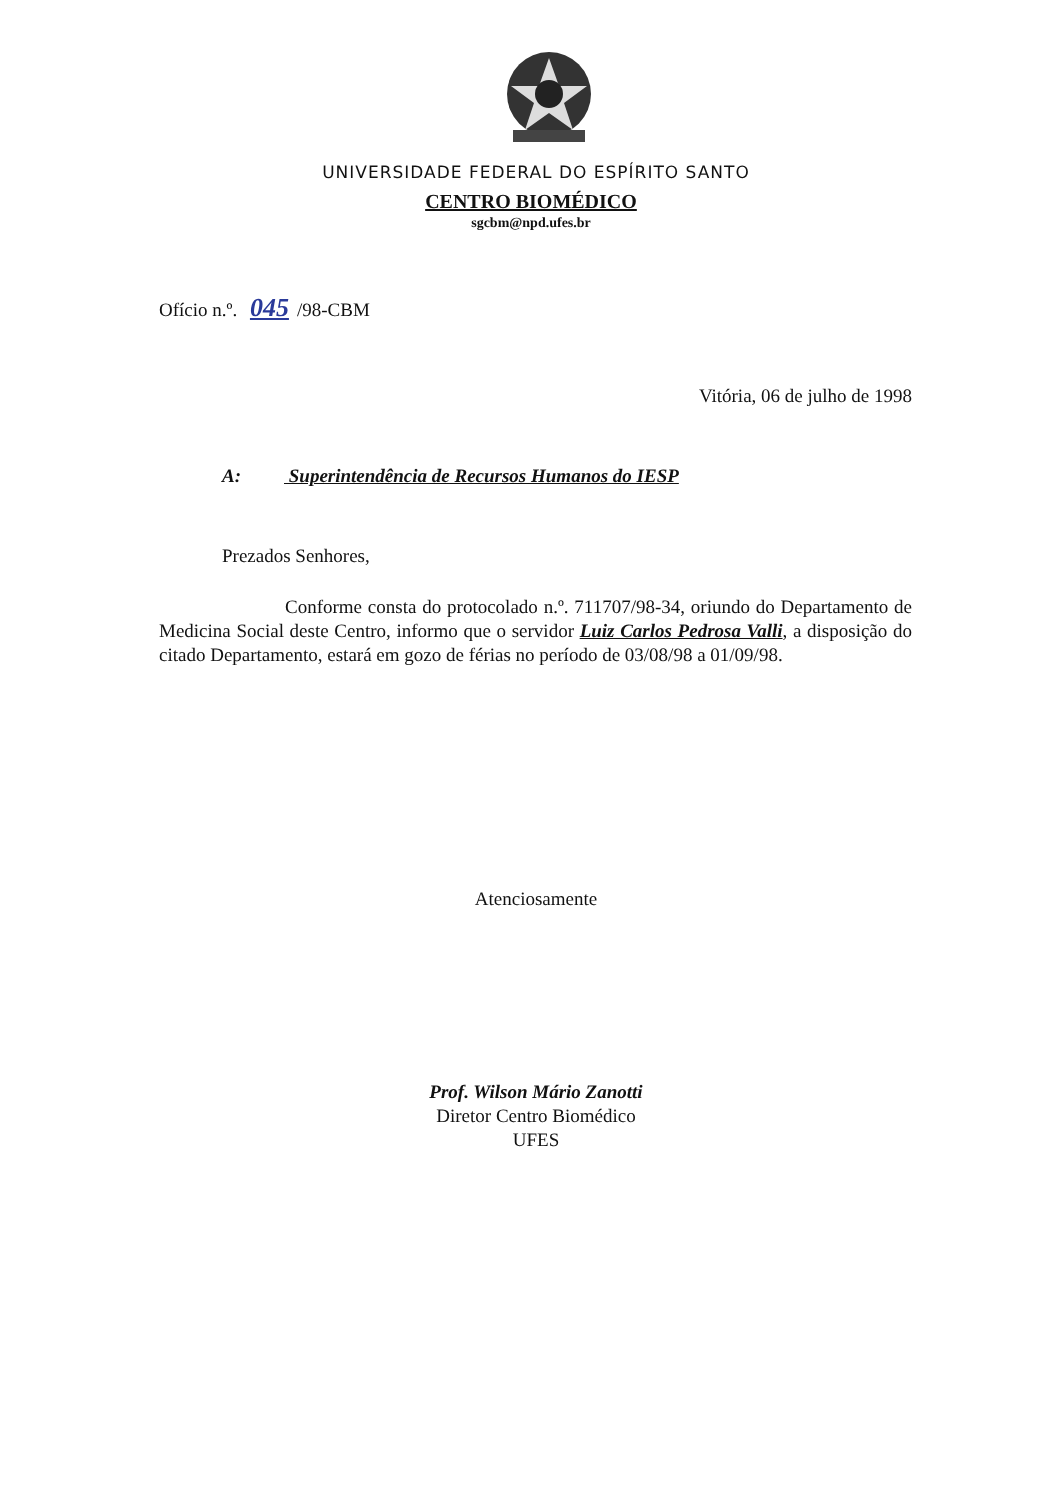UNIVERSIDADE FEDERAL DO ESPÍRITO SANTO
CENTRO BIOMÉDICO
sgcbm@npd.ufes.br
Ofício n.º. 045 /98-CBM
Vitória, 06 de julho de 1998
A: Superintendência de Recursos Humanos do IESP
Prezados Senhores,
Conforme consta do protocolado n.º. 711707/98-34, oriundo do Departamento de Medicina Social deste Centro, informo que o servidor Luiz Carlos Pedrosa Valli, a disposição do citado Departamento, estará em gozo de férias no período de 03/08/98 a 01/09/98.
Atenciosamente
Prof. Wilson Mário Zanotti
Diretor Centro Biomédico
UFES